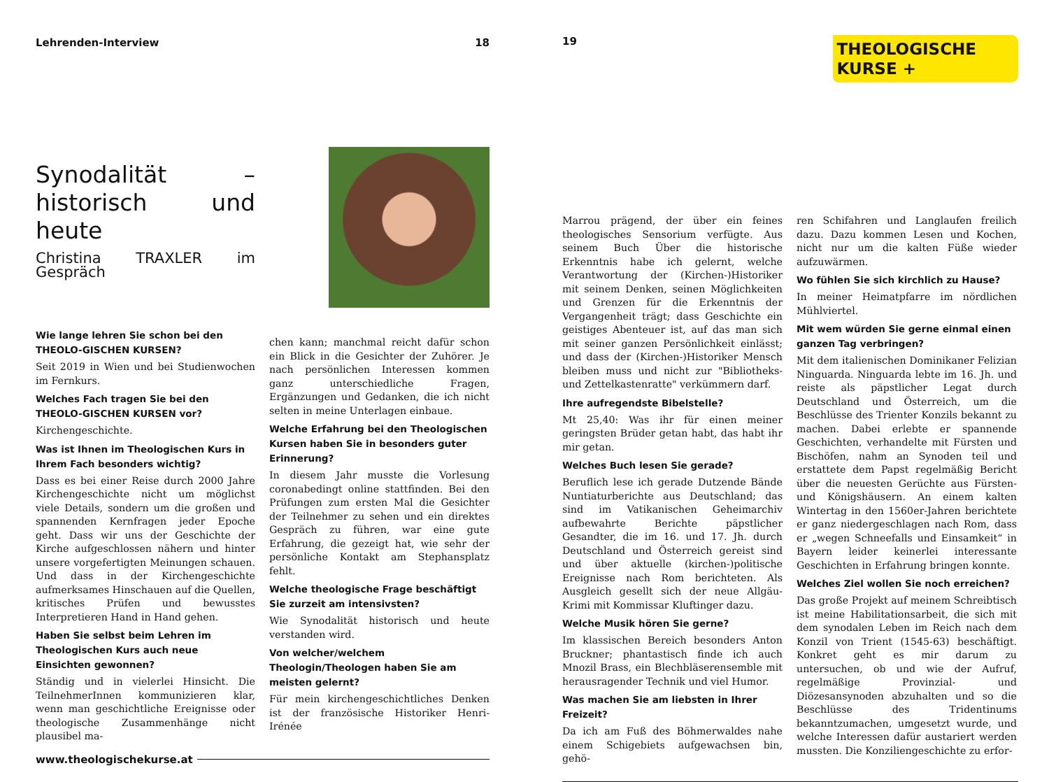Lehrenden-Interview 18
Synodalität – historisch und heute
Christina TRAXLER im Gespräch
Wie lange lehren Sie schon bei den THEOLO-GISCHEN KURSEN?
Seit 2019 in Wien und bei Studienwochen im Fernkurs.
Welches Fach tragen Sie bei den THEOLO-GISCHEN KURSEN vor?
Kirchengeschichte.
Was ist Ihnen im Theologischen Kurs in Ihrem Fach besonders wichtig?
Dass es bei einer Reise durch 2000 Jahre Kirchengeschichte nicht um möglichst viele Details, sondern um die großen und spannenden Kernfragen jeder Epoche geht. Dass wir uns der Geschichte der Kirche aufgeschlossen nähern und hinter unsere vorgefertigten Meinungen schauen. Und dass in der Kirchengeschichte aufmerksames Hinschauen auf die Quellen, kritisches Prüfen und bewusstes Interpretieren Hand in Hand gehen.
Haben Sie selbst beim Lehren im Theologischen Kurs auch neue Einsichten gewonnen?
Ständig und in vielerlei Hinsicht. Die TeilnehmerInnen kommunizieren klar, wenn man geschichtliche Ereignisse oder theologische Zusammenhänge nicht plausibel ma-
chen kann; manchmal reicht dafür schon ein Blick in die Gesichter der Zuhörer. Je nach persönlichen Interessen kommen ganz unterschiedliche Fragen, Ergänzungen und Gedanken, die ich nicht selten in meine Unterlagen einbaue.
Welche Erfahrung bei den Theologischen Kursen haben Sie in besonders guter Erinnerung?
In diesem Jahr musste die Vorlesung coronabedingt online stattfinden. Bei den Prüfungen zum ersten Mal die Gesichter der Teilnehmer zu sehen und ein direktes Gespräch zu führen, war eine gute Erfahrung, die gezeigt hat, wie sehr der persönliche Kontakt am Stephansplatz fehlt.
Welche theologische Frage beschäftigt Sie zurzeit am intensivsten?
Wie Synodalität historisch und heute verstanden wird.
Von welcher/welchem Theologin/Theologen haben Sie am meisten gelernt?
Für mein kirchengeschichtliches Denken ist der französische Historiker Henri-Irénée
www.theologischekurse.at
19
THEOLOGISCHE
KURSE +
Marrou prägend, der über ein feines theologisches Sensorium verfügte. Aus seinem Buch Über die historische Erkenntnis habe ich gelernt, welche Verantwortung der (Kirchen-)Historiker mit seinem Denken, seinen Möglichkeiten und Grenzen für die Erkenntnis der Vergangenheit trägt; dass Geschichte ein geistiges Abenteuer ist, auf das man sich mit seiner ganzen Persönlichkeit einlässt; und dass der (Kirchen-)Historiker Mensch bleiben muss und nicht zur "Bibliotheks- und Zettelkastenratte" verkümmern darf.
Ihre aufregendste Bibelstelle?
Mt 25,40: Was ihr für einen meiner geringsten Brüder getan habt, das habt ihr mir getan.
Welches Buch lesen Sie gerade?
Beruflich lese ich gerade Dutzende Bände Nuntiaturberichte aus Deutschland; das sind im Vatikanischen Geheimarchiv aufbewahrte Berichte päpstlicher Gesandter, die im 16. und 17. Jh. durch Deutschland und Österreich gereist sind und über aktuelle (kirchen-)politische Ereignisse nach Rom berichteten. Als Ausgleich gesellt sich der neue Allgäu-Krimi mit Kommissar Kluftinger dazu.
Welche Musik hören Sie gerne?
Im klassischen Bereich besonders Anton Bruckner; phantastisch finde ich auch Mnozil Brass, ein Blechbläserensemble mit herausragender Technik und viel Humor.
Was machen Sie am liebsten in Ihrer Freizeit?
Da ich am Fuß des Böhmerwaldes nahe einem Schigebiets aufgewachsen bin, gehö-
ren Schifahren und Langlaufen freilich dazu. Dazu kommen Lesen und Kochen, nicht nur um die kalten Füße wieder aufzuwärmen.
Wo fühlen Sie sich kirchlich zu Hause?
In meiner Heimatpfarre im nördlichen Mühlviertel.
Mit wem würden Sie gerne einmal einen ganzen Tag verbringen?
Mit dem italienischen Dominikaner Felizian Ninguarda. Ninguarda lebte im 16. Jh. und reiste als päpstlicher Legat durch Deutschland und Österreich, um die Beschlüsse des Trienter Konzils bekannt zu machen. Dabei erlebte er spannende Geschichten, verhandelte mit Fürsten und Bischöfen, nahm an Synoden teil und erstattete dem Papst regelmäßig Bericht über die neuesten Gerüchte aus Fürsten- und Königshäusern. An einem kalten Wintertag in den 1560er-Jahren berichtete er ganz niedergeschlagen nach Rom, dass er „wegen Schneefalls und Einsamkeit“ in Bayern leider keinerlei interessante Geschichten in Erfahrung bringen konnte.
Welches Ziel wollen Sie noch erreichen?
Das große Projekt auf meinem Schreibtisch ist meine Habilitationsarbeit, die sich mit dem synodalen Leben im Reich nach dem Konzil von Trient (1545-63) beschäftigt. Konkret geht es mir darum zu untersuchen, ob und wie der Aufruf, regelmäßige Provinzial- und Diözesansynoden abzuhalten und so die Beschlüsse des Tridentinums bekanntzumachen, umgesetzt wurde, und welche Interessen dafür austariert werden mussten. Die Konziliengeschichte zu erfor-